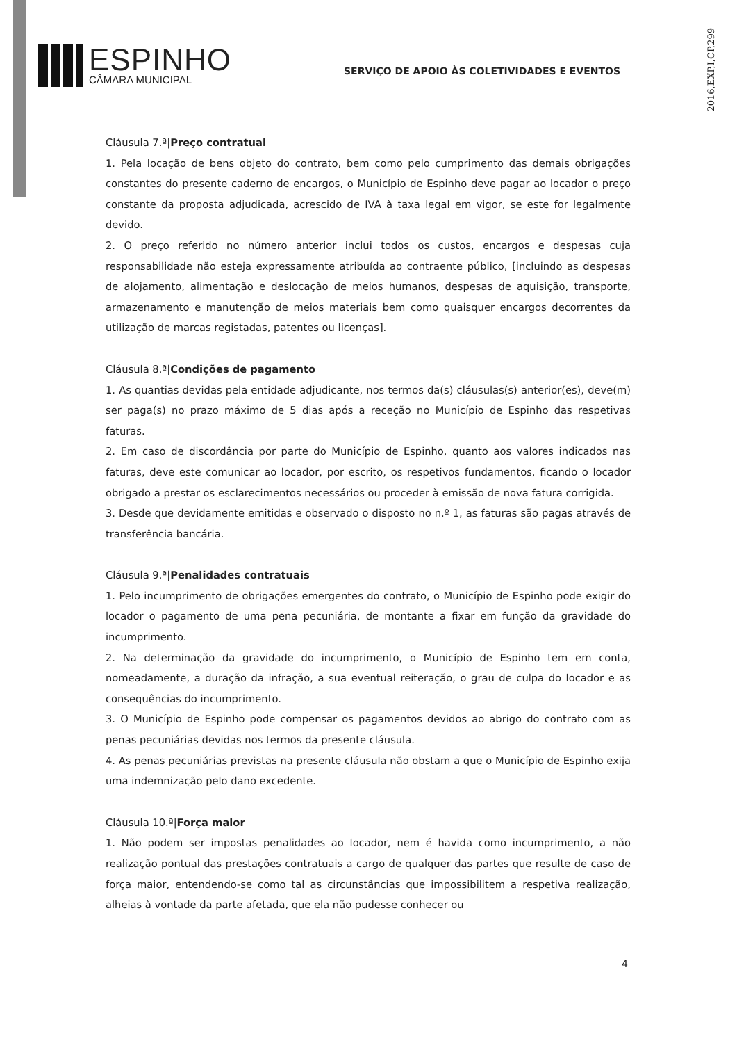ESPINHO
CÂMARA MUNICIPAL
SERVIÇO DE APOIO ÀS COLETIVIDADES E EVENTOS
2016,EXP,I,CP,299
Cláusula 7.ª|Preço contratual
1. Pela locação de bens objeto do contrato, bem como pelo cumprimento das demais obrigações constantes do presente caderno de encargos, o Município de Espinho deve pagar ao locador o preço constante da proposta adjudicada, acrescido de IVA à taxa legal em vigor, se este for legalmente devido.
2. O preço referido no número anterior inclui todos os custos, encargos e despesas cuja responsabilidade não esteja expressamente atribuída ao contraente público, [incluindo as despesas de alojamento, alimentação e deslocação de meios humanos, despesas de aquisição, transporte, armazenamento e manutenção de meios materiais bem como quaisquer encargos decorrentes da utilização de marcas registadas, patentes ou licenças].
Cláusula 8.ª|Condições de pagamento
1. As quantias devidas pela entidade adjudicante, nos termos da(s) cláusulas(s) anterior(es), deve(m) ser paga(s) no prazo máximo de 5 dias após a receção no Município de Espinho das respetivas faturas.
2. Em caso de discordância por parte do Município de Espinho, quanto aos valores indicados nas faturas, deve este comunicar ao locador, por escrito, os respetivos fundamentos, ficando o locador obrigado a prestar os esclarecimentos necessários ou proceder à emissão de nova fatura corrigida.
3. Desde que devidamente emitidas e observado o disposto no n.º 1, as faturas são pagas através de transferência bancária.
Cláusula 9.ª|Penalidades contratuais
1. Pelo incumprimento de obrigações emergentes do contrato, o Município de Espinho pode exigir do locador o pagamento de uma pena pecuniária, de montante a fixar em função da gravidade do incumprimento.
2. Na determinação da gravidade do incumprimento, o Município de Espinho tem em conta, nomeadamente, a duração da infração, a sua eventual reiteração, o grau de culpa do locador e as consequências do incumprimento.
3. O Município de Espinho pode compensar os pagamentos devidos ao abrigo do contrato com as penas pecuniárias devidas nos termos da presente cláusula.
4. As penas pecuniárias previstas na presente cláusula não obstam a que o Município de Espinho exija uma indemnização pelo dano excedente.
Cláusula 10.ª|Força maior
1. Não podem ser impostas penalidades ao locador, nem é havida como incumprimento, a não realização pontual das prestações contratuais a cargo de qualquer das partes que resulte de caso de força maior, entendendo-se como tal as circunstâncias que impossibilitem a respetiva realização, alheias à vontade da parte afetada, que ela não pudesse conhecer ou
4